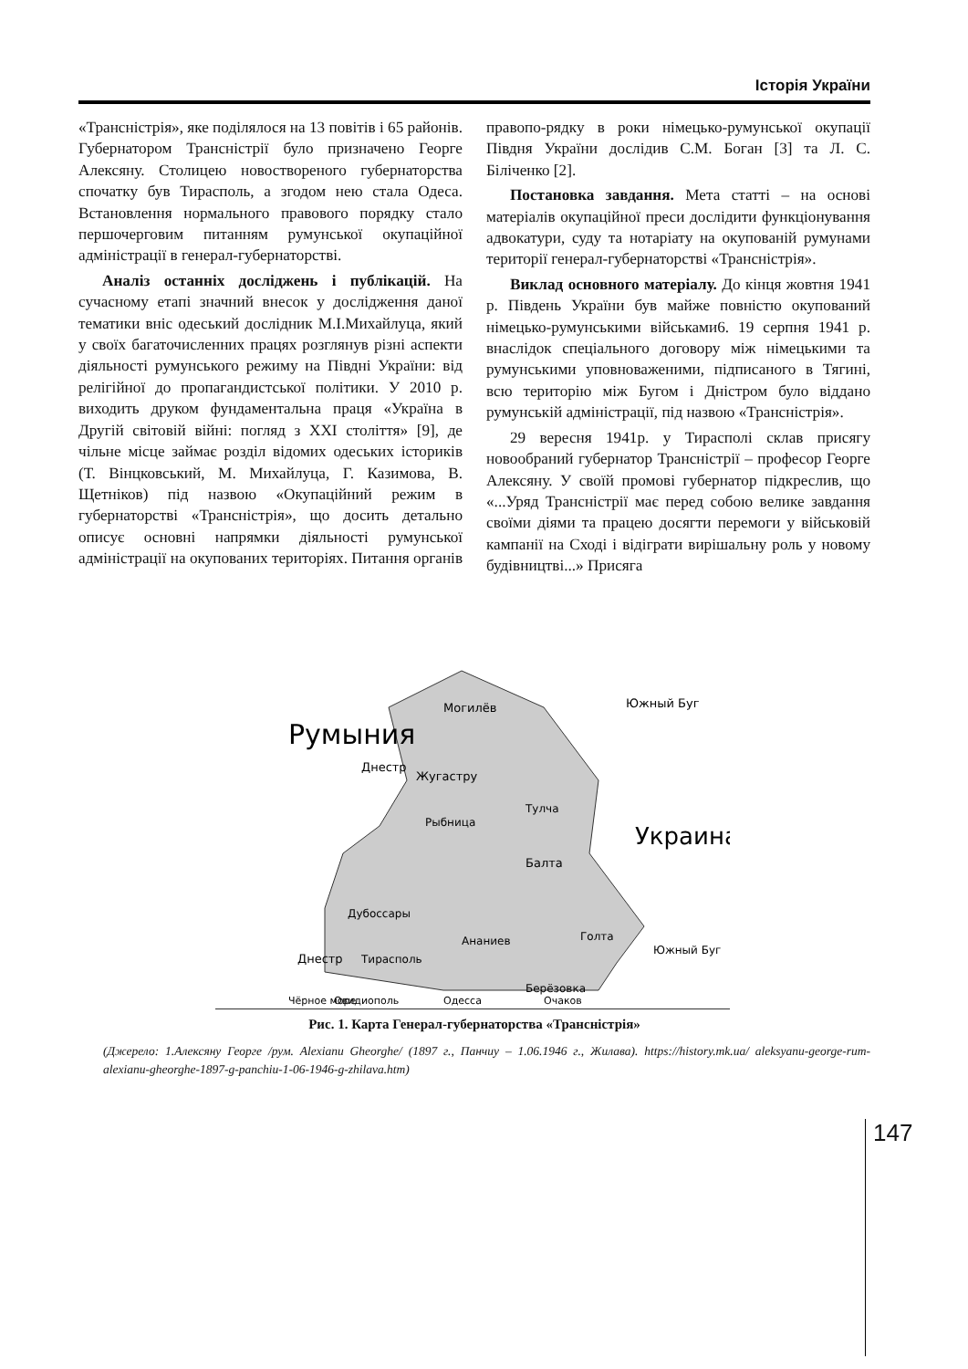Історія України
«Трансністрія», яке поділялося на 13 повітів і 65 районів. Губернатором Трансністрії було призначено Георге Алексяну. Столицею новоствореного губернаторства спочатку був Тирасполь, а згодом нею стала Одеса. Встановлення нормального правового порядку стало першочерговим питанням румунської окупаційної адміністрації в генерал-губернаторстві.
Аналіз останніх досліджень і публікацій. На сучасному етапі значний внесок у дослідження даної тематики вніс одеський дослідник М.І.Михайлуца, який у своїх багаточисленних працях розглянув різні аспекти діяльності румунського режиму на Півдні України: від релігійної до пропагандистської політики. У 2010 р. виходить друком фундаментальна праця «Україна в Другій світовій війні: погляд з XXI століття» [9], де чільне місце займає розділ відомих одеських істориків (Т. Вінцковський, М. Михайлуца, Г. Казимова, В. Щетніков) під назвою «Окупаційний режим в губернаторстві «Трансністрія», що досить детально описує основні напрямки діяльності румунської адміністрації на окупованих територіях. Питання органів правопо-рядку в роки німецько-румунської окупації Півдня України дослідив С.М. Боган [3] та Л. С. Біліченко [2].
Постановка завдання. Мета статті – на основі матеріалів окупаційної преси дослідити функціонування адвокатури, суду та нотаріату на окупованій румунами території генерал-губернаторстві «Трансністрія».
Виклад основного матеріалу. До кінця жовтня 1941 р. Південь України був майже повністю окупований німецько-румунськими військами6. 19 серпня 1941 р. внаслідок спеціального договору між німецькими та румунськими уповноваженими, підписаного в Тягині, всю територію між Бугом і Дністром було віддано румунській адміністрації, під назвою «Трансністрія».
29 вересня 1941р. у Тирасполі склав присягу новообраний губернатор Трансністрії – професор Георге Алексяну. У своїй промові губернатор підкреслив, що «...Уряд Трансністрії має перед собою велике завдання своїми діями та працею досягти перемоги у військовій кампанії на Сході і відіграти вирішальну роль у новому будівництві...» Присяга
Могилёв
Жугастру
Тулча
Рыбница
Балта
Дубоссары
Ананиев
Голта
Тирасполь
Берёзовка
Румыния
Днестр
Днестр
Южный Буг
Украина
Южный Буг
Овидиополь
Одесса
Очаков
Чёрное море
Рис. 1. Карта Генерал-губернаторства «Трансністрія»
(Джерело: 1.Алексяну Георге /рум. Alexianu Gheorghe/ (1897 г., Панчиу – 1.06.1946 г., Жилава). https://history.mk.ua/ aleksyanu-george-rum-alexianu-gheorghe-1897-g-panchiu-1-06-1946-g-zhilava.htm)
147